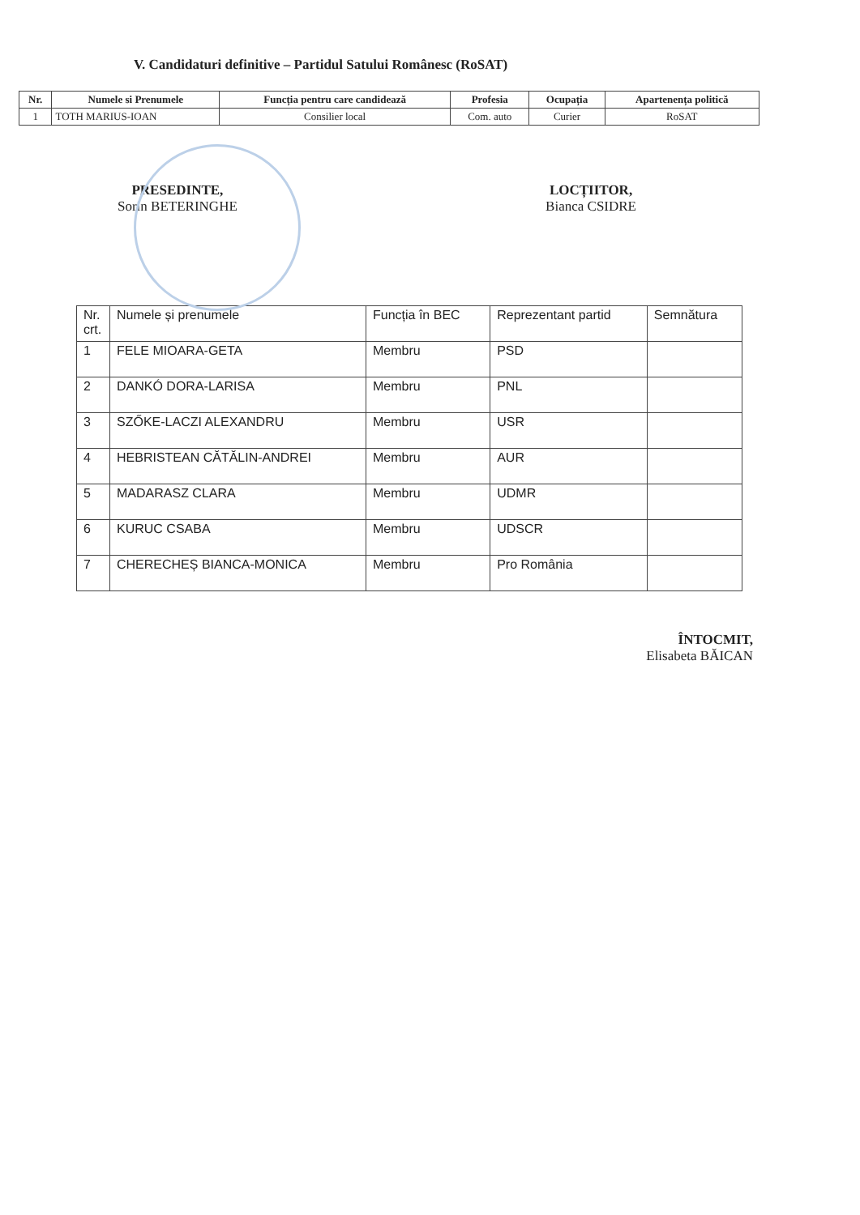V. Candidaturi definitive – Partidul Satului Românesc (RoSAT)
| Nr. | Numele si Prenumele | Funcția pentru care candidează | Profesia | Ocupația | Apartenența politică |
| --- | --- | --- | --- | --- | --- |
| 1 | TOTH MARIUS-IOAN | Consilier local | Com. auto | Curier | RoSAT |
PRESEDINTE,
Sorin BETERINGHE
LOCȚIITOR,
Bianca CSIDRE
| Nr. crt. | Numele și prenumele | Funcția în BEC | Reprezentant partid | Semnătura |
| 1 | FELE MIOARA-GETA | Membru | PSD | |
| 2 | DANKÓ DORA-LARISA | Membru | PNL | |
| 3 | SZŐKE-LACZI ALEXANDRU | Membru | USR | |
| 4 | HEBRISTEAN CĂTĂLIN-ANDREI | Membru | AUR | |
| 5 | MADARASZ CLARA | Membru | UDMR | |
| 6 | KURUC CSABA | Membru | UDSCR | |
| 7 | CHERECHEȘ BIANCA-MONICA | Membru | Pro România | |
ÎNTOCMIT,
Elisabeta BĂICAN